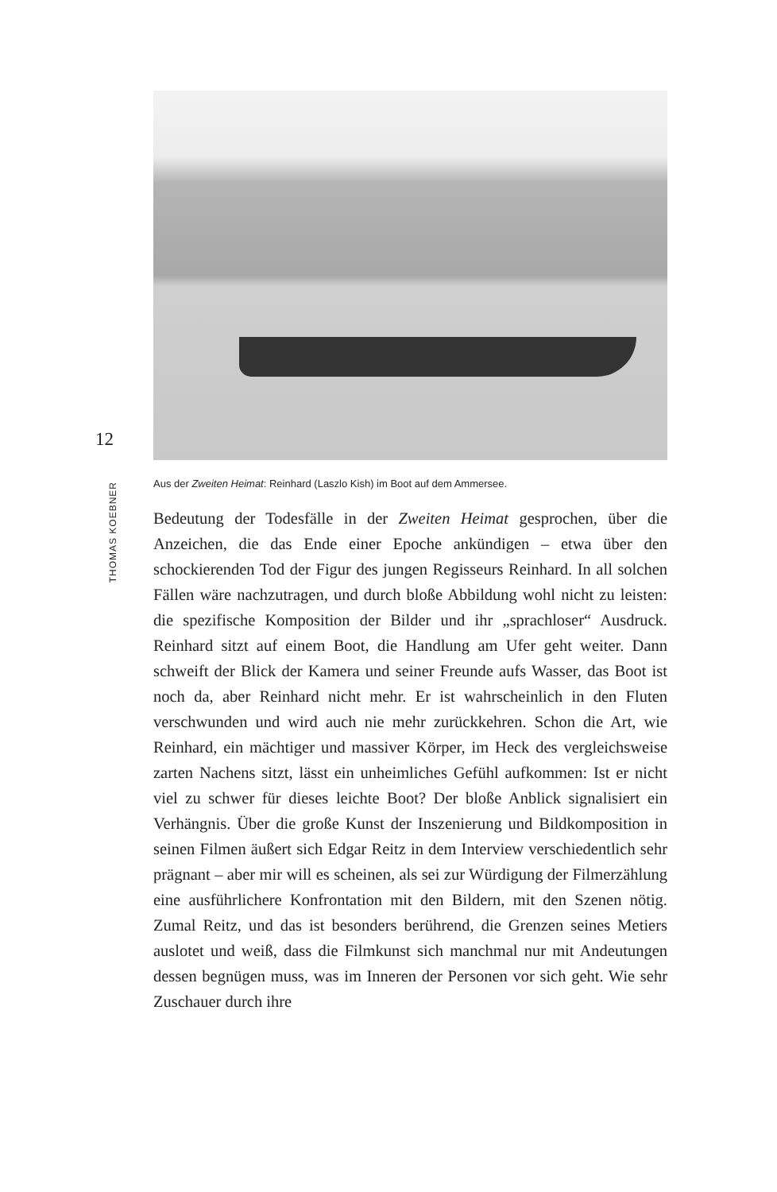12
THOMAS KOEBNER
Aus der Zweiten Heimat: Reinhard (Laszlo Kish) im Boot auf dem Ammersee.
Bedeutung der Todesfälle in der Zweiten Heimat gesprochen, über die Anzeichen, die das Ende einer Epoche ankündigen – etwa über den schockierenden Tod der Figur des jungen Regisseurs Reinhard. In all solchen Fällen wäre nachzutragen, und durch bloße Abbildung wohl nicht zu leisten: die spezifische Komposition der Bilder und ihr „sprachloser“ Ausdruck. Reinhard sitzt auf einem Boot, die Handlung am Ufer geht weiter. Dann schweift der Blick der Kamera und seiner Freunde aufs Wasser, das Boot ist noch da, aber Reinhard nicht mehr. Er ist wahrscheinlich in den Fluten verschwunden und wird auch nie mehr zurückkehren. Schon die Art, wie Reinhard, ein mächtiger und massiver Körper, im Heck des vergleichsweise zarten Nachens sitzt, lässt ein unheimliches Gefühl aufkommen: Ist er nicht viel zu schwer für dieses leichte Boot? Der bloße Anblick signalisiert ein Verhängnis. Über die große Kunst der Inszenierung und Bildkomposition in seinen Filmen äußert sich Edgar Reitz in dem Interview verschiedentlich sehr prägnant – aber mir will es scheinen, als sei zur Würdigung der Filmerzählung eine ausführlichere Konfrontation mit den Bildern, mit den Szenen nötig. Zumal Reitz, und das ist besonders berührend, die Grenzen seines Metiers auslotet und weiß, dass die Filmkunst sich manchmal nur mit Andeutungen dessen begnügen muss, was im Inneren der Personen vor sich geht. Wie sehr Zuschauer durch ihre